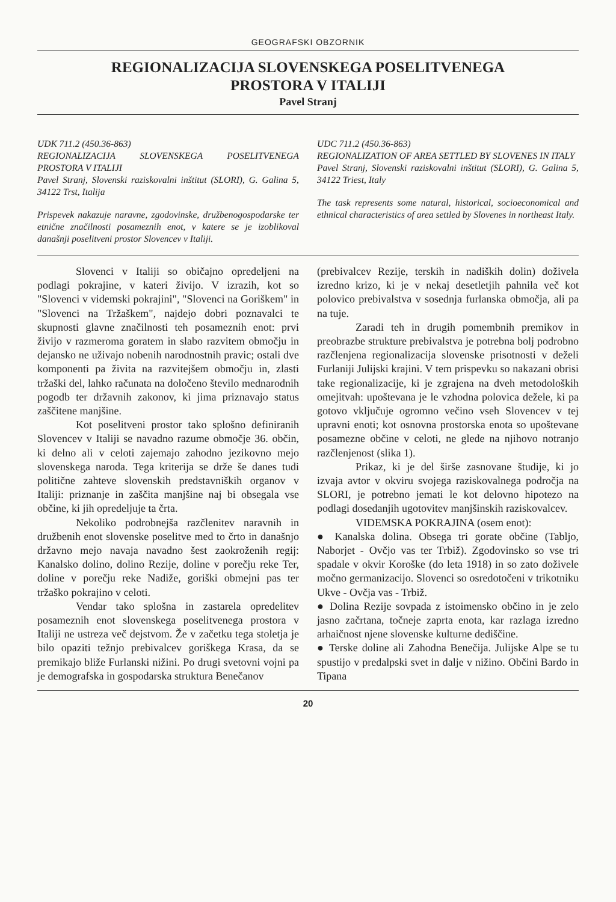GEOGRAFSKI OBZORNIK
REGIONALIZACIJA SLOVENSKEGA POSELITVENEGA
PROSTORA V ITALIJI
Pavel Stranj
UDK 711.2 (450.36-863)
REGIONALIZACIJA SLOVENSKEGA POSELITVENEGA PROSTORA V ITALIJI
Pavel Stranj, Slovenski raziskovalni inštitut (SLORI), G. Galina 5, 34122 Trst, Italija
Prispevek nakazuje naravne, zgodovinske, družbenogospodarske ter etnične značilnosti posameznih enot, v katere se je izoblikoval današnji poselitveni prostor Slovencev v Italiji.
UDC 711.2 (450.36-863)
REGIONALIZATION OF AREA SETTLED BY SLOVENES IN ITALY
Pavel Stranj, Slovenski raziskovalni inštitut (SLORI), G. Galina 5, 34122 Triest, Italy
The task represents some natural, historical, socioeconomical and ethnical characteristics of area settled by Slovenes in northeast Italy.
Slovenci v Italiji so običajno opredeljeni na podlagi pokrajine, v kateri živijo. V izrazih, kot so "Slovenci v videmski pokrajini", "Slovenci na Goriškem" in "Slovenci na Tržaškem", najdejo dobri poznavalci te skupnosti glavne značilnosti teh posameznih enot: prvi živijo v razmeroma goratem in slabo razvitem območju in dejansko ne uživajo nobenih narodnostnih pravic; ostali dve komponenti pa živita na razvitejšem območju in, zlasti tržaški del, lahko računata na določeno število mednarodnih pogodb ter državnih zakonov, ki jima priznavajo status zaščitene manjšine.
Kot poselitveni prostor tako splošno definiranih Slovencev v Italiji se navadno razume območje 36. občin, ki delno ali v celoti zajemajo zahodno jezikovno mejo slovenskega naroda. Tega kriterija se drže še danes tudi politične zahteve slovenskih predstavniških organov v Italiji: priznanje in zaščita manjšine naj bi obsegala vse občine, ki jih opredeljuje ta črta.
Nekoliko podrobnejša razčlenitev naravnih in družbenih enot slovenske poselitve med to črto in današnjo državno mejo navaja navadno šest zaokroženih regij: Kanalsko dolino, dolino Rezije, doline v porečju reke Ter, doline v porečju reke Nadiže, goriški obmejni pas ter tržaško pokrajino v celoti.
Vendar tako splošna in zastarela opredelitev posameznih enot slovenskega poselitvenega prostora v Italiji ne ustreza več dejstvom. Že v začetku tega stoletja je bilo opaziti težnjo prebivalcev goriškega Krasa, da se premikajo bliže Furlanski nižini. Po drugi svetovni vojni pa je demografska in gospodarska struktura Benečanov
(prebivalcev Rezije, terskih in nadiških dolin) doživela izredno krizo, ki je v nekaj desetletjih pahnila več kot polovico prebivalstva v sosednja furlanska območja, ali pa na tuje.
Zaradi teh in drugih pomembnih premikov in preobrazbe strukture prebivalstva je potrebna bolj podrobno razčlenjena regionalizacija slovenske prisotnosti v deželi Furlaniji Julijski krajini. V tem prispevku so nakazani obrisi take regionalizacije, ki je zgrajena na dveh metodoloških omejitvah: upoštevana je le vzhodna polovica dežele, ki pa gotovo vključuje ogromno večino vseh Slovencev v tej upravni enoti; kot osnovna prostorska enota so upoštevane posamezne občine v celoti, ne glede na njihovo notranjo razčlenjenost (slika 1).
Prikaz, ki je del širše zasnovane študije, ki jo izvaja avtor v okviru svojega raziskovalnega področja na SLORI, je potrebno jemati le kot delovno hipotezo na podlagi dosedanjih ugotovitev manjšinskih raziskovalcev.
VIDEMSKA POKRAJINA (osem enot):
● Kanalska dolina. Obsega tri gorate občine (Tabljo, Naborjet - Ovčjo vas ter Trbiž). Zgodovinsko so vse tri spadale v okvir Koroške (do leta 1918) in so zato doživele močno germanizacijo. Slovenci so osredotočeni v trikotniku Ukve - Ovčja vas - Trbiž.
● Dolina Rezije sovpada z istoimensko občino in je zelo jasno začrtana, točneje zaprta enota, kar razlaga izredno arhaičnost njene slovenske kulturne dediščine.
● Terske doline ali Zahodna Benečija. Julijske Alpe se tu spustijo v predalpski svet in dalje v nižino. Občini Bardo in Tipana
20